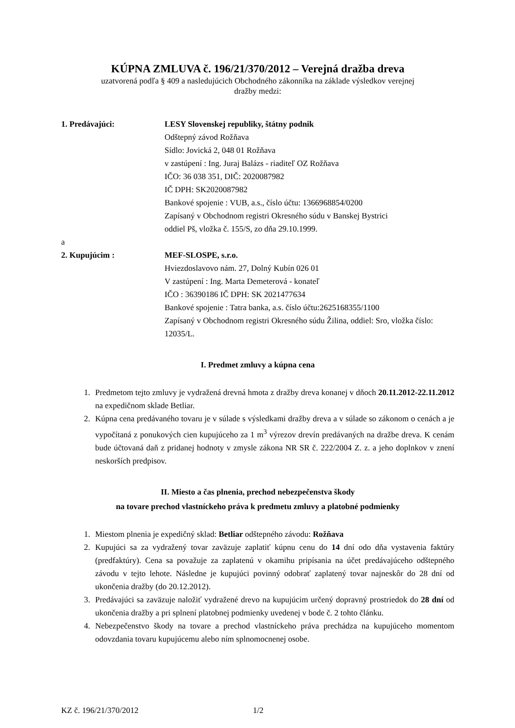KÚPNA ZMLUVA č. 196/21/370/2012 – Verejná dražba dreva
uzatvorená podľa § 409 a nasledujúcich Obchodného zákonníka na základe výsledkov verejnej
dražby medzi:
1. Predávajúci: LESY Slovenskej republiky, štátny podnik
Odštepný závod Rožňava
Sídlo: Jovická 2, 048 01 Rožňava
v zastúpení : Ing. Juraj Balázs - riaditeľ OZ Rožňava
IČO: 36 038 351, DIČ: 2020087982
IČ DPH: SK2020087982
Bankové spojenie : VUB, a.s., číslo účtu: 1366968854/0200
Zapísaný v Obchodnom registri Okresného súdu v Banskej Bystrici
oddiel Pš, vložka č. 155/S, zo dňa 29.10.1999.
a
2. Kupujúcim : MEF-SLOSPE, s.r.o.
Hviezdoslavovo nám. 27, Dolný Kubín 026 01
V zastúpení : Ing. Marta Demeterová - konateľ
IČO : 36390186 IČ DPH: SK 2021477634
Bankové spojenie : Tatra banka, a.s. číslo účtu:2625168355/1100
Zapísaný v Obchodnom registri Okresného súdu Žilina, oddiel: Sro, vložka číslo: 12035/L.
I. Predmet zmluvy a kúpna cena
1. Predmetom tejto zmluvy je vydražená drevná hmota z dražby dreva konanej v dňoch 20.11.2012-22.11.2012 na expedičnom sklade Betliar.
2. Kúpna cena predávaného tovaru je v súlade s výsledkami dražby dreva a v súlade so zákonom o cenách a je vypočítaná z ponukových cien kupujúceho za 1 m<sup>3</sup> výrezov drevín predávaných na dražbe dreva. K cenám bude účtovaná daň z pridanej hodnoty v zmysle zákona NR SR č. 222/2004 Z. z. a jeho doplnkov v znení neskorších predpisov.
II. Miesto a čas plnenia, prechod nebezpečenstva škody
na tovare prechod vlastníckeho práva k predmetu zmluvy a platobné podmienky
1. Miestom plnenia je expedičný sklad: Betliar odštepného závodu: Rožňava
2. Kupujúci sa za vydražený tovar zaväzuje zaplatiť kúpnu cenu do 14 dní odo dňa vystavenia faktúry (predfaktúry). Cena sa považuje za zaplatenú v okamihu pripísania na účet predávajúceho odštepného závodu v tejto lehote. Následne je kupujúci povinný odobrať zaplatený tovar najneskôr do 28 dní od ukončenia dražby (do 20.12.2012).
3. Predávajúci sa zaväzuje naložiť vydražené drevo na kupujúcim určený dopravný prostriedok do 28 dní od ukončenia dražby a pri splnení platobnej podmienky uvedenej v bode č. 2 tohto článku.
4. Nebezpečenstvo škody na tovare a prechod vlastníckeho práva prechádza na kupujúceho momentom odovzdania tovaru kupujúcemu alebo ním splnomocnenej osobe.
KZ č. 196/21/370/2012 1/2